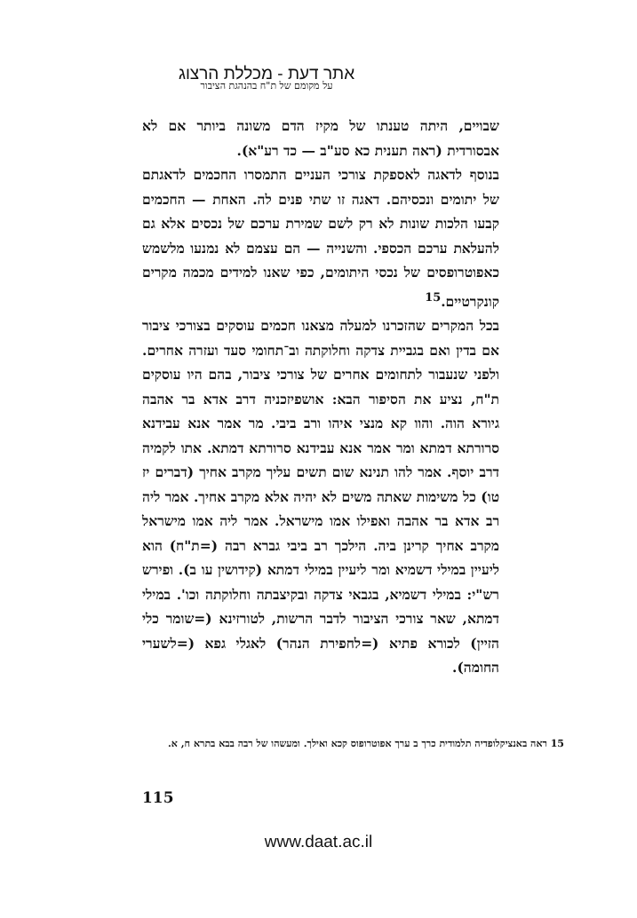אתר דעת - מכללת הרצוג
על מקומם של ת"ח בהנהגת הציבור
שבויים, היתה טענתו של מקיז הדם משונה ביותר אם לא אבסורדית (ראה תענית כא סע"ב — כד רע"א).
בנוסף לדאגה לאספקת צורכי העניים התמסרו החכמים לדאגתם של יתומים ונכסיהם. דאגה זו שתי פנים לה. האחת — החכמים קבעו הלכות שונות לא רק לשם שמירת ערכם של נכסים אלא גם להעלאת ערכם הכספי. והשנייה — הם עצמם לא נמנעו מלשמש כאפוטרופסים של נכסי היתומים, כפי שאנו למידים מכמה מקרים קונקרטיים.<sup>15</sup>
בכל המקרים שהזכרנו למעלה מצאנו חכמים עוסקים בצורכי ציבור אם בדין ואם בגביית צדקה וחלוקתה וב־תחומי סעד ועזרה אחרים. ולפני שנעבור לתחומים אחרים של צורכי ציבור, בהם היו עוסקים ת"ח, נציע את הסיפור הבא: אושפיזכניה דרב אדא בר אהבה גיורא הוה. והוו קא מנצי איהו ורב ביבי. מר אמר אנא עבידנא סרורתא דמתא ומר אמר אנא עבידנא סרורתא דמתא. אתו לקמיה דרב יוסף. אמר להו תנינא שום תשים עליך מקרב אחיך (דברים יז טו) כל משימות שאתה משים לא יהיה אלא מקרב אחיך. אמר ליה רב אדא בר אהבה ואפילו אמו מישראל. אמר ליה אמו מישראל מקרב אחיך קרינן ביה. הילכך רב ביבי גברא רבה (=ת"ח) הוא ליעיין במילי דשמיא ומר ליעיין במילי דמתא (קידושין עו ב). ופירש רש"י: במילי דשמיא, בגבאי צדקה ובקיצבתה וחלוקתה וכו'. במילי דמתא, שאר צורכי הציבור לדבר הרשות, לטורזינא (=שומר כלי הזיין) לכורא פתיא (=לחפירת הנהר) לאגלי גפא (=לשערי החומה).
15 ראה באנציקלופדיה תלמודית כרך ב ערך אפוטרופוס קכא ואילך. ומעשהו של רבה בבא בתרא ח, א.
115
www.daat.ac.il